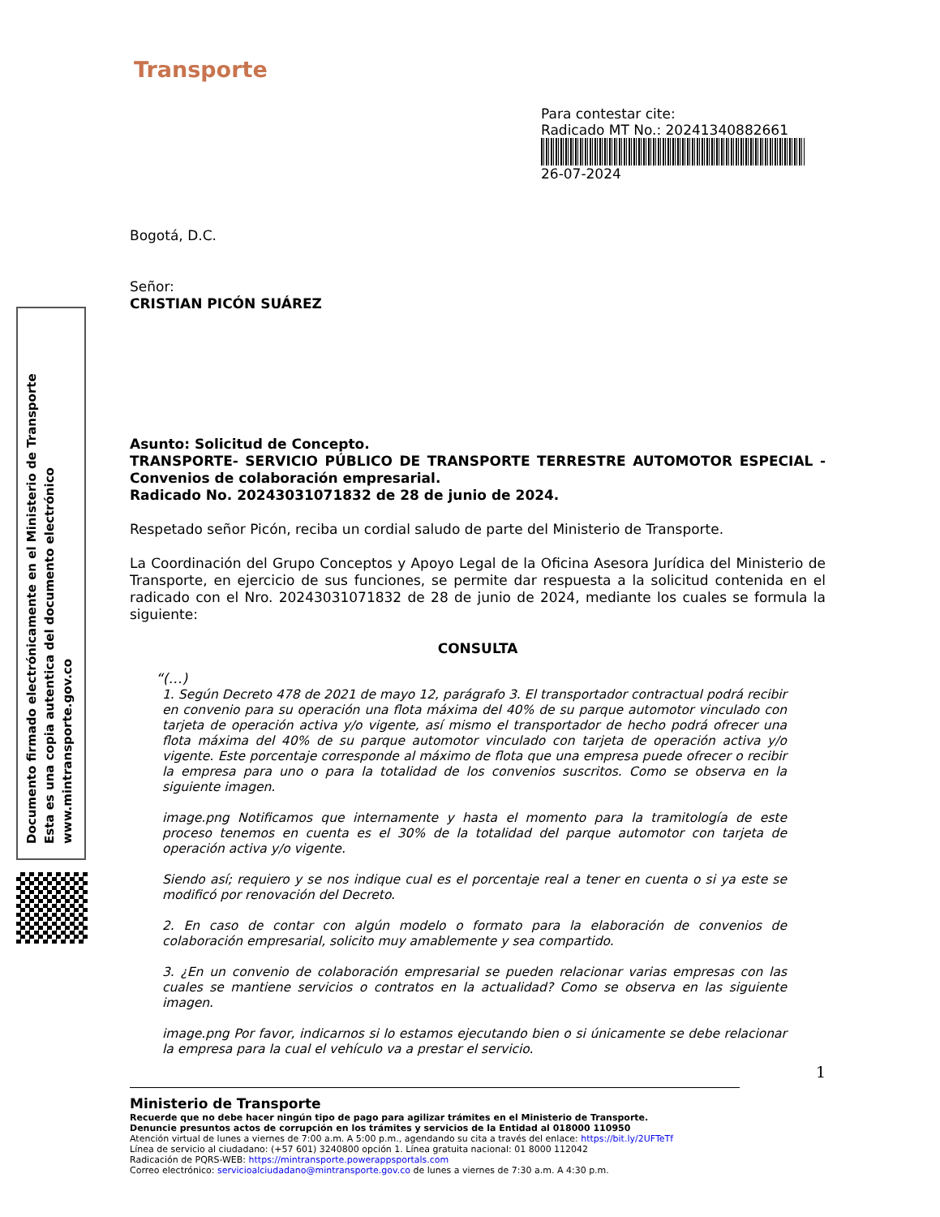Transporte
Para contestar cite:
Radicado MT No.: 20241340882661
26-07-2024
Documento firmado electrónicamente en el Ministerio de Transporte
Esta es una copia autentica del documento electrónico
www.mintransporte.gov.co
Bogotá, D.C.
Señor:
CRISTIAN PICÓN SUÁREZ
Asunto: Solicitud de Concepto.
TRANSPORTE- SERVICIO PÚBLICO DE TRANSPORTE TERRESTRE AUTOMOTOR ESPECIAL - Convenios de colaboración empresarial.
Radicado No. 20243031071832 de 28 de junio de 2024.
Respetado señor Picón, reciba un cordial saludo de parte del Ministerio de Transporte.
La Coordinación del Grupo Conceptos y Apoyo Legal de la Oficina Asesora Jurídica del Ministerio de Transporte, en ejercicio de sus funciones, se permite dar respuesta a la solicitud contenida en el radicado con el Nro. 20243031071832 de 28 de junio de 2024, mediante los cuales se formula la siguiente:
CONSULTA
“(…)
1. Según Decreto 478 de 2021 de mayo 12, parágrafo 3. El transportador contractual podrá recibir en convenio para su operación una flota máxima del 40% de su parque automotor vinculado con tarjeta de operación activa y/o vigente, así mismo el transportador de hecho podrá ofrecer una flota máxima del 40% de su parque automotor vinculado con tarjeta de operación activa y/o vigente. Este porcentaje corresponde al máximo de flota que una empresa puede ofrecer o recibir la empresa para uno o para la totalidad de los convenios suscritos. Como se observa en la siguiente imagen.
image.png Notificamos que internamente y hasta el momento para la tramitología de este proceso tenemos en cuenta es el 30% de la totalidad del parque automotor con tarjeta de operación activa y/o vigente.
Siendo así; requiero y se nos indique cual es el porcentaje real a tener en cuenta o si ya este se modificó por renovación del Decreto.
2. En caso de contar con algún modelo o formato para la elaboración de convenios de colaboración empresarial, solicito muy amablemente y sea compartido.
3. ¿En un convenio de colaboración empresarial se pueden relacionar varias empresas con las cuales se mantiene servicios o contratos en la actualidad? Como se observa en las siguiente imagen.
image.png Por favor, indicarnos si lo estamos ejecutando bien o si únicamente se debe relacionar la empresa para la cual el vehículo va a prestar el servicio.
1
Ministerio de Transporte
Recuerde que no debe hacer ningún tipo de pago para agilizar trámites en el Ministerio de Transporte.
Denuncie presuntos actos de corrupción en los trámites y servicios de la Entidad al 018000 110950
Atención virtual de lunes a viernes de 7:00 a.m. A 5:00 p.m., agendando su cita a través del enlace: https://bit.ly/2UFTeTf
Línea de servicio al ciudadano: (+57 601) 3240800 opción 1. Línea gratuita nacional: 01 8000 112042
Radicación de PQRS-WEB: https://mintransporte.powerappsportals.com
Correo electrónico: servicioalciudadano@mintransporte.gov.co de lunes a viernes de 7:30 a.m. A 4:30 p.m.